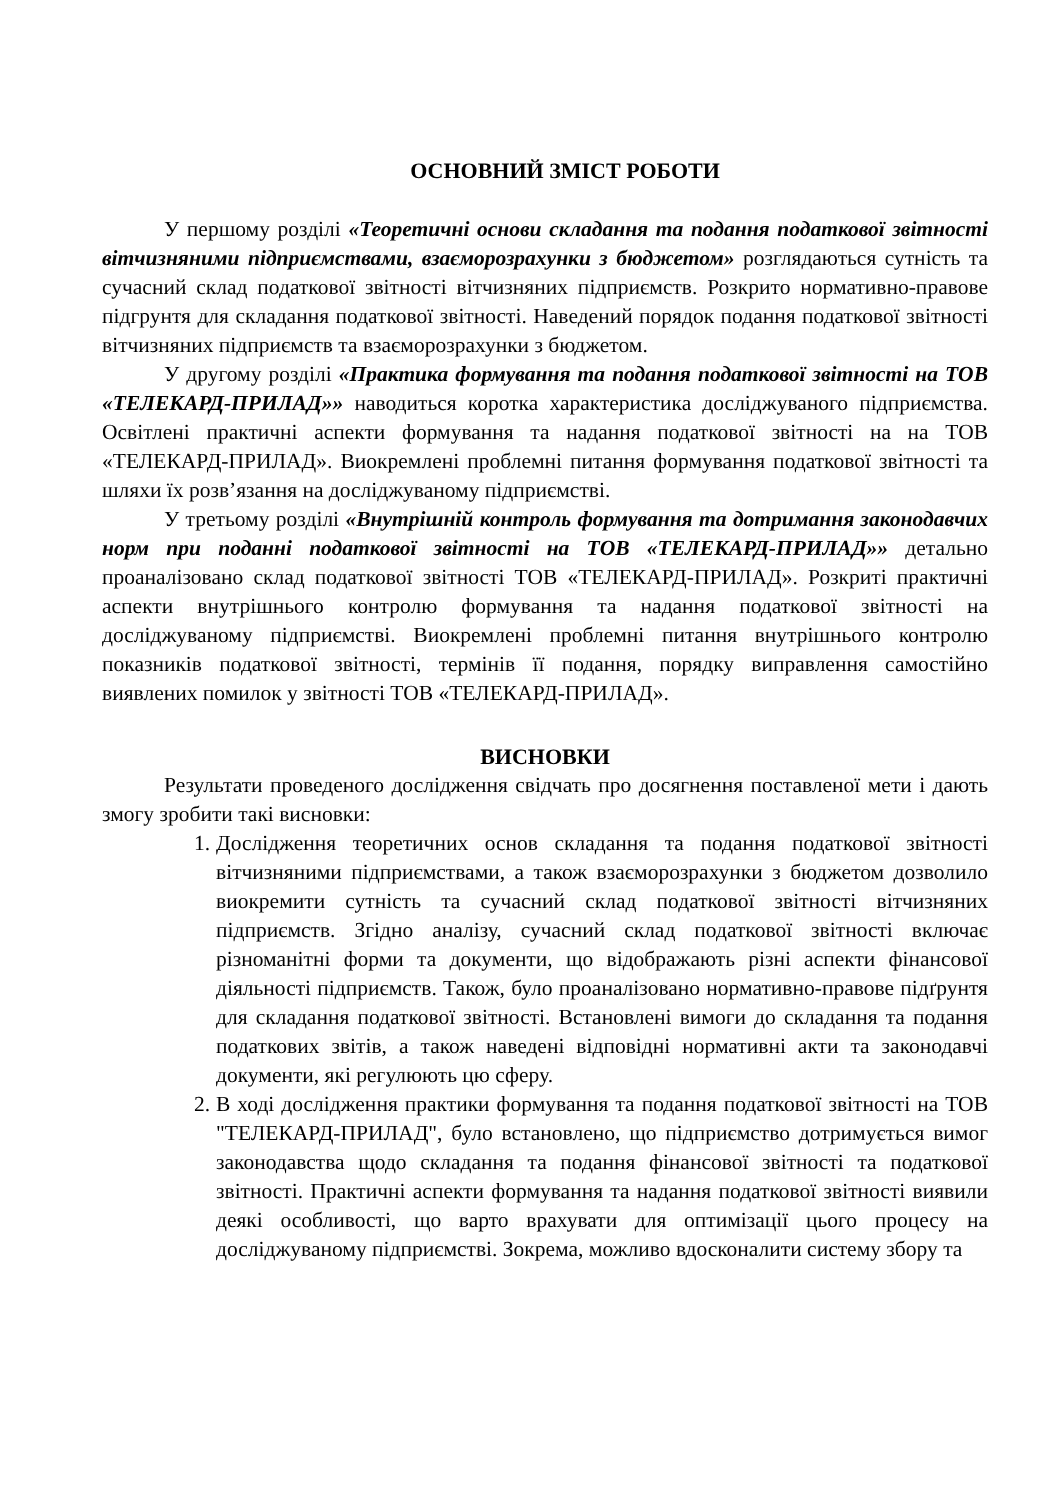ОСНОВНИЙ ЗМІСТ РОБОТИ
У першому розділі «Теоретичні основи складання та подання податкової звітності вітчизняними підприємствами, взаєморозрахунки з бюджетом» розглядаються сутність та сучасний склад податкової звітності вітчизняних підприємств. Розкрито нормативно-правове підгрунтя для складання податкової звітності. Наведений порядок подання податкової звітності вітчизняних підприємств та взаєморозрахунки з бюджетом.
У другому розділі «Практика формування та подання податкової звітності на ТОВ «ТЕЛЕКАРД-ПРИЛАД»» наводиться коротка характеристика досліджуваного підприємства. Освітлені практичні аспекти формування та надання податкової звітності на на ТОВ «ТЕЛЕКАРД-ПРИЛАД». Виокремлені проблемні питання формування податкової звітності та шляхи їх розв’язання на досліджуваному підприємстві.
У третьому розділі «Внутрішній контроль формування та дотримання законодавчих норм при поданні податкової звітності на ТОВ «ТЕЛЕКАРД-ПРИЛАД»» детально проаналізовано склад податкової звітності ТОВ «ТЕЛЕКАРД-ПРИЛАД». Розкриті практичні аспекти внутрішнього контролю формування та надання податкової звітності на досліджуваному підприємстві. Виокремлені проблемні питання внутрішнього контролю показників податкової звітності, термінів її подання, порядку виправлення самостійно виявлених помилок у звітності ТОВ «ТЕЛЕКАРД-ПРИЛАД».
ВИСНОВКИ
Результати проведеного дослідження свідчать про досягнення поставленої мети і дають змогу зробити такі висновки:
1. Дослідження теоретичних основ складання та подання податкової звітності вітчизняними підприємствами, а також взаєморозрахунки з бюджетом дозволило виокремити сутність та сучасний склад податкової звітності вітчизняних підприємств. Згідно аналізу, сучасний склад податкової звітності включає різноманітні форми та документи, що відображають різні аспекти фінансової діяльності підприємств. Також, було проаналізовано нормативно-правове підґрунтя для складання податкової звітності. Встановлені вимоги до складання та подання податкових звітів, а також наведені відповідні нормативні акти та законодавчі документи, які регулюють цю сферу.
2. В ході дослідження практики формування та подання податкової звітності на ТОВ "ТЕЛЕКАРД-ПРИЛАД", було встановлено, що підприємство дотримується вимог законодавства щодо складання та подання фінансової звітності та податкової звітності. Практичні аспекти формування та надання податкової звітності виявили деякі особливості, що варто врахувати для оптимізації цього процесу на досліджуваному підприємстві. Зокрема, можливо вдосконалити систему збору та